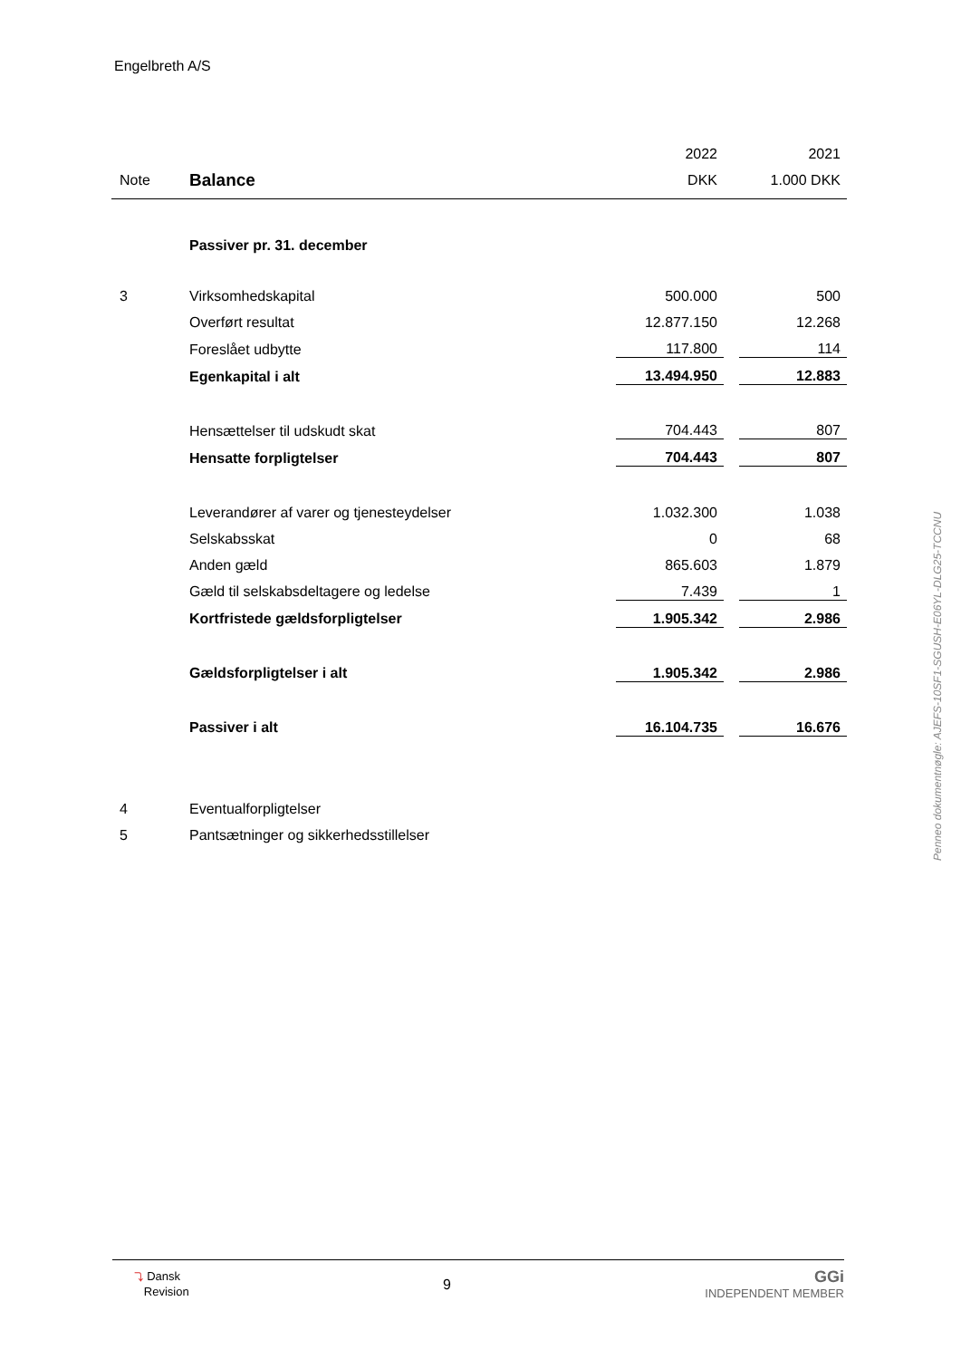Engelbreth A/S
| | | 2022 | | 2021 |
| Note | Balance | DKK | | 1.000 DKK |
| | Passiver pr. 31. december | | | |
| 3 | Virksomhedskapital | 500.000 | | 500 |
| | Overført resultat | 12.877.150 | | 12.268 |
| | Foreslået udbytte | 117.800 | | 114 |
| | Egenkapital i alt | 13.494.950 | | 12.883 |
| | Hensættelser til udskudt skat | 704.443 | | 807 |
| | Hensatte forpligtelser | 704.443 | | 807 |
| | Leverandører af varer og tjenesteydelser | 1.032.300 | | 1.038 |
| | Selskabsskat | 0 | | 68 |
| | Anden gæld | 865.603 | | 1.879 |
| | Gæld til selskabsdeltagere og ledelse | 7.439 | | 1 |
| | Kortfristede gældsforpligtelser | 1.905.342 | | 2.986 |
| | Gældsforpligtelser i alt | 1.905.342 | | 2.986 |
| | Passiver i alt | 16.104.735 | | 16.676 |
| 4 | Eventualforpligtelser | | | |
| 5 | Pantsætninger og sikkerhedsstillelser | | | |
Penneo dokumentnøgle: AJEFS-10SF1-SGUSH-E06YL-DLG25-TCCNU
⤵ Dansk
Revision
9
GGi
INDEPENDENT MEMBER